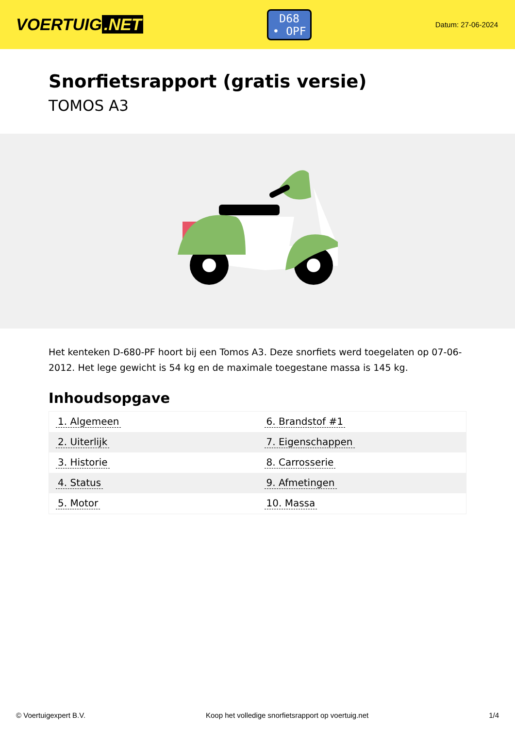VOERTUIG.NET
D68
• OPF
Datum: 27-06-2024
Snorfietsrapport (gratis versie)
TOMOS A3
Het kenteken D-680-PF hoort bij een Tomos A3. Deze snorfiets werd toegelaten op 07-06-2012. Het lege gewicht is 54 kg en de maximale toegestane massa is 145 kg.
Inhoudsopgave
| 1. Algemeen | 6. Brandstof #1 |
| 2. Uiterlijk | 7. Eigenschappen |
| 3. Historie | 8. Carrosserie |
| 4. Status | 9. Afmetingen |
| 5. Motor | 10. Massa |
© Voertuigexpert B.V. Koop het volledige snorfietsrapport op voertuig.net 1/4